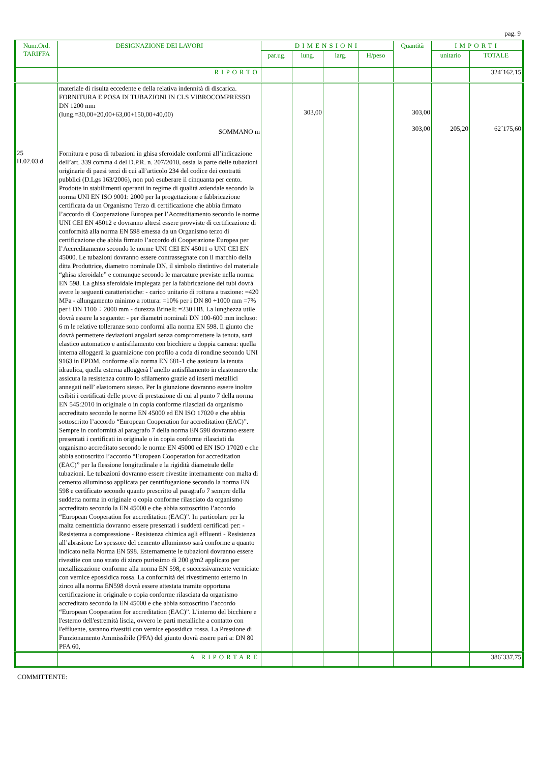pag. 9
| Num.Ord. TARIFFA | DESIGNAZIONE DEI LAVORI | DIMENSIONI | | | | Quantità | IMPORTI | |
| --- | --- | --- | --- | --- | --- | --- | --- | --- |
| | | par.ug. | lung. | larg. | H/peso | | unitario | TOTALE |
| | RIPORTO | | | | | | | 324´162,15 |
| | materiale di risulta eccedente e della relativa indennità di discarica. FORNITURA E POSA DI TUBAZIONI IN CLS VIBROCOMPRESSO DN 1200 mm (lung.=30,00+20,00+63,00+150,00+40,00) SOMMANO m | | 303,00 | | | 303,00 303,00 | 205,20 | 62´175,60 |
| 25 H.02.03.d | Fornitura e posa di tubazioni in ghisa sferoidale conformi all’indicazione dell’art. 339 comma 4 del D.P.R. n. 207/2010, ossia la parte delle tubazioni originarie di paesi terzi di cui all’articolo 234 del codice dei contratti pubblici (D.Lgs 163/2006), non può esuberare il cinquanta per cento. Prodotte in stabilimenti operanti in regime di qualità aziendale secondo la norma UNI EN ISO 9001: 2000 per la progettazione e fabbricazione certificata da un Organismo Terzo di certificazione che abbia firmato l’accordo di Cooperazione Europea per l’Accreditamento secondo le norme UNI CEI EN 45012 e dovranno altresì essere provviste di certificazione di conformità alla norma EN 598 emessa da un Organismo terzo di certificazione che abbia firmato l’accordo di Cooperazione Europea per l’Accreditamento secondo le norme UNI CEI EN 45011 o UNI CEI EN 45000. Le tubazioni dovranno essere contrassegnate con il marchio della ditta Produttrice, diametro nominale DN, il simbolo distintivo del materiale “ghisa sferoidale” e comunque secondo le marcature previste nella norma EN 598. La ghisa sferoidale impiegata per la fabbricazione dei tubi dovrà avere le seguenti caratteristiche: - carico unitario di rottura a trazione: =420 MPa - allungamento minimo a rottura: =10% per i DN 80 ÷1000 mm =7% per i DN 1100 ÷ 2000 mm - durezza Brinell: =230 HB. La lunghezza utile dovrà essere la seguente: - per diametri nominali DN 100-600 mm incluso: 6 m le relative tolleranze sono conformi alla norma EN 598. Il giunto che dovrà permettere deviazioni angolari senza compromettere la tenuta, sarà elastico automatico e antisfilamento con bicchiere a doppia camera: quella interna alloggerà la guarnizione con profilo a coda di rondine secondo UNI 9163 in EPDM, conforme alla norma EN 681-1 che assicura la tenuta idraulica, quella esterna alloggerà l’anello antisfilamento in elastomero che assicura la resistenza contro lo sfilamento grazie ad inserti metallici annegati nell’ elastomero stesso. Per la giunzione dovranno essere inoltre esibiti i certificati delle prove di prestazione di cui al punto 7 della norma EN 545:2010 in originale o in copia conforme rilasciati da organismo accreditato secondo le norme EN 45000 ed EN ISO 17020 e che abbia sottoscritto l’accordo “European Cooperation for accreditation (EAC)”. Sempre in conformità al paragrafo 7 della norma EN 598 dovranno essere presentati i certificati in originale o in copia conforme rilasciati da organismo accreditato secondo le norme EN 45000 ed EN ISO 17020 e che abbia sottoscritto l’accordo “European Cooperation for accreditation (EAC)” per la flessione longitudinale e la rigidità diametrale delle tubazioni. Le tubazioni dovranno essere rivestite internamente con malta di cemento alluminoso applicata per centrifugazione secondo la norma EN 598 e certificato secondo quanto prescritto al paragrafo 7 sempre della suddetta norma in originale o copia conforme rilasciato da organismo accreditato secondo la EN 45000 e che abbia sottoscritto l’accordo “European Cooperation for accreditation (EAC)”. In particolare per la malta cementizia dovranno essere presentati i suddetti certificati per: - Resistenza a compressione - Resistenza chimica agli effluenti - Resistenza all’abrasione Lo spessore del cemento alluminoso sarà conforme a quanto indicato nella Norma EN 598. Esternamente le tubazioni dovranno essere rivestite con uno strato di zinco purissimo di 200 g/m2 applicato per metallizzazione conforme alla norma EN 598, e successivamente verniciate con vernice epossidica rossa. La conformità del rivestimento esterno in zinco alla norma EN598 dovrà essere attestata tramite opportuna certificazione in originale o copia conforme rilasciata da organismo accreditato secondo la EN 45000 e che abbia sottoscritto l’accordo “European Cooperation for accreditation (EAC)”. L'interno del bicchiere e l'esterno dell'estremità liscia, ovvero le parti metalliche a contatto con l'effluente, saranno rivestiti con vernice epossidica rossa. La Pressione di Funzionamento Ammissibile (PFA) del giunto dovrà essere pari a: DN 80 PFA 60, | | | | | | | |
| | A RIPORTARE | | | | | | | 386´337,75 |
COMMITTENTE: